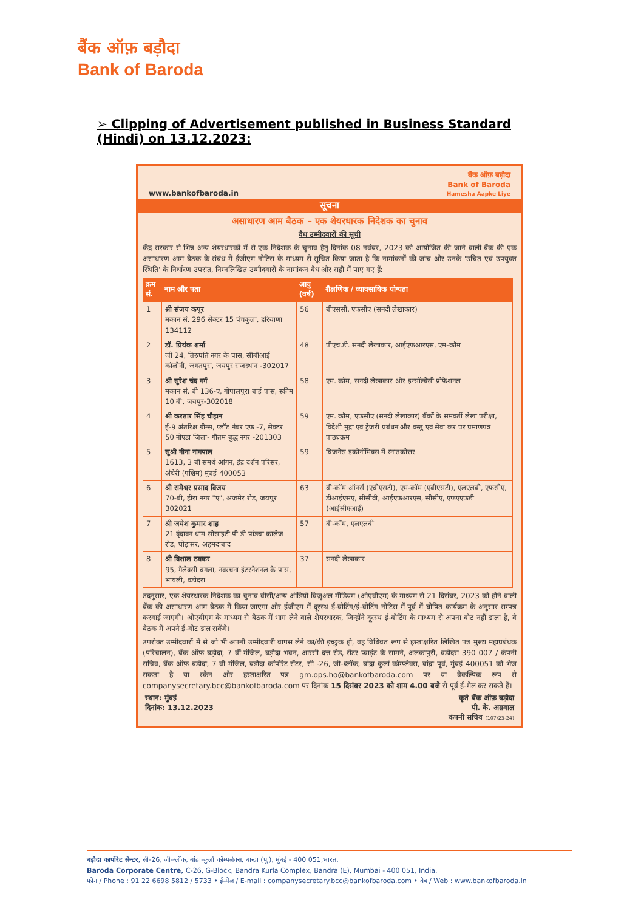बैंक ऑफ़ बड़ौदा
Bank of Baroda
➢ Clipping of Advertisement published in Business Standard (Hindi) on 13.12.2023:
www.bankofbaroda.in
बैंक ऑफ़ बड़ौदा
Bank of Baroda
Hamesha Aapke Liye
सूचना
असाधारण आम बैठक – एक शेयरधारक निदेशक का चुनाव
वैध उम्मीदवारों की सूची
केंद्र सरकार से भिन्न अन्य शेयरधारकों में से एक निदेशक के चुनाव हेतु दिनांक 08 नवंबर, 2023 को आयोजित की जाने वाली बैंक की एक असाधारण आम बैठक के संबंध में ईजीएम नोटिस के माध्यम से सूचित किया जाता है कि नामांकनों की जांच और उनके 'उचित एवं उपयुक्त स्थिति' के निर्धारण उपरांत, निम्नलिखित उम्मीदवारों के नामांकन वैध और सही में पाए गए हैं:
| क्रम सं. | नाम और पता | आयु (वर्ष) | शैक्षणिक / व्यावसायिक योग्यता |
| --- | --- | --- | --- |
| 1 | श्री संजय कपूर मकान सं. 296 सेक्टर 15 पंचकूला, हरियाणा 134112 | 56 | बीएससी, एफसीए (सनदी लेखाकार) |
| 2 | डॉ. प्रियंक शर्मा जी 24, तिरुपति नगर के पास, सीबीआई कॉलोनी, जगतपुरा, जयपुर राजस्थान -302017 | 48 | पीएच.डी. सनदी लेखाकार, आईएफआरएस, एम-कॉम |
| 3 | श्री सुरेश चंद गर्ग मकान सं. बी 136-ए, गोपालपुरा बाई पास, स्कीम 10 बी, जयपुर-302018 | 58 | एम. कॉम, सनदी लेखाकार और इन्सॉल्वेंसी प्रोफेशनल |
| 4 | श्री करतार सिंह चौहान ई-9 अंतरिक्ष ग्रीन्स, प्लॉट नंबर एफ -7, सेक्टर 50 नोएडा जिला- गौतम बुद्ध नगर -201303 | 59 | एम. कॉम, एफसीए (सनदी लेखाकार) बैंकों के समवर्ती लेखा परीक्षा, विदेशी मुद्रा एवं ट्रेजरी प्रबंधन और वस्तु एवं सेवा कर पर प्रमाणपत्र पाठ्यक्रम |
| 5 | सुश्री नीना नागपाल 1613, 3 बी समर्थ आंगन, इंद्र दर्शन परिसर, अंधेरी (पश्चिम) मुंबई 400053 | 59 | बिजनेस इकोनॉमिक्स में स्नातकोत्तर |
| 6 | श्री रामेश्वर प्रसाद विजय 70-बी, हीरा नगर "ए", अजमेर रोड, जयपुर 302021 | 63 | बी-कॉम ऑनर्स (एबीएसटी), एम-कॉम (एबीएसटी), एलएलबी, एफसीए, डीआईएसए, सीसीवी, आईएफआरएस, सीसीए, एफएएफडी (आईसीएआई) |
| 7 | श्री जयेश कुमार शाह 21 वृंदावन धाम सोसाइटी पी डी पांड्या कॉलेज रोड, घोड़ासर, अहमदाबाद | 57 | बी-कॉम, एलएलबी |
| 8 | श्री विशाल ठक्कर 95, गैलेक्सी बंगला, नवरचना इंटरनेशनल के पास, भायली, वडोदरा | 37 | सनदी लेखाकार |
तदनुसार, एक शेयरधारक निदेशक का चुनाव वीसी/अन्य ऑडियो विज़ुअल मीडियम (ओएवीएम) के माध्यम से 21 दिसंबर, 2023 को होने वाली बैंक की असाधारण आम बैठक में किया जाएगा और ईजीएम में दूरस्थ ई-वोटिंग/ई-वोटिंग नोटिस में पूर्व में घोषित कार्यक्रम के अनुसार सम्पन्न करवाई जाएगी। ओएवीएम के माध्यम से बैठक में भाग लेने वाले शेयरधारक, जिन्होंने दूरस्थ ई-वोटिंग के माध्यम से अपना वोट नहीं डाला है, वे बैठक में अपने ई-वोट डाल सकेंगे।
उपरोक्त उम्मीदवारों में से जो भी अपनी उम्मीदवारी वापस लेने का/की इच्छुक हो, वह विधिवत रूप से हस्ताक्षरित लिखित पत्र मुख्य महाप्रबंधक (परिचालन), बैंक ऑफ़ बड़ौदा, 7 वीं मंजिल, बड़ौदा भवन, आरसी दत्त रोड, सेंटर प्वाइंट के सामने, अलकापुरी, वडोदरा 390 007 / कंपनी सचिव, बैंक ऑफ़ बड़ौदा, 7 वीं मंजिल, बड़ौदा कॉर्पोरेट सेंटर, सी -26, जी-ब्लॉक, बांद्रा कुर्ला कॉम्प्लेक्स, बांद्रा पूर्व, मुंबई 400051 को भेज सकता है या स्कैन और हस्ताक्षरित पत्र gm.ops.ho@bankofbaroda.com पर या वैकल्पिक रूप से companysecretary.bcc@bankofbaroda.com पर दिनांक 15 दिसंबर 2023 को शाम 4.00 बजे से पूर्व ई-मेल कर सकते हैं।
स्थान: मुंबई
दिनांक: 13.12.2023
कृते बैंक ऑफ़ बड़ौदा
पी. के. अग्रवाल
कंपनी सचिव (107/23-24)
बड़ौदा कार्पोरेट सेन्टर, सी-26, जी-ब्लॉक, बांद्रा-कुर्ला कॉम्पलेक्स, बान्द्रा (पू.), मुंबई - 400 051,भारत.
Baroda Corporate Centre, C-26, G-Block, Bandra Kurla Complex, Bandra (E), Mumbai - 400 051, India.
फोन / Phone : 91 22 6698 5812 / 5733 • ई-मेल / E-mail : companysecretary.bcc@bankofbaroda.com • वेब / Web : www.bankofbaroda.in